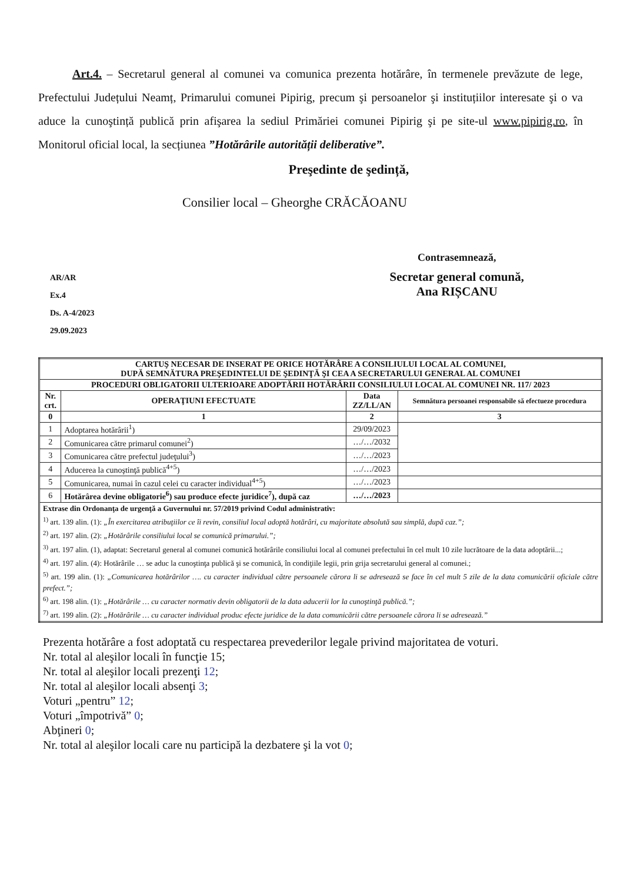Art.4. – Secretarul general al comunei va comunica prezenta hotărâre, în termenele prevăzute de lege, Prefectului Județului Neamț, Primarului comunei Pipirig, precum şi persoanelor şi instituțiilor interesate şi o va aduce la cunoştință publică prin afişarea la sediul Primăriei comunei Pipirig şi pe site-ul www.pipirig.ro, în Monitorul oficial local, la secțiunea ”Hotărârile autorității deliberative”.
Preşedinte de şedință,
Consilier local – Gheorghe CRĂCĂOANU
AR/AR
Ex.4
Ds. A-4/2023
29.09.2023
Contrasemnează,
Secretar general comună,
Ana RIȘCANU
| CARTUŞ NECESAR DE INSERAT PE ORICE HOTĂRÂRE A CONSILIULUI LOCAL AL COMUNEI, DUPĂ SEMNĂTURA PREŞEDINTELUI DE ŞEDINŢĂ ŞI CEA A SECRETARULUI GENERAL AL COMUNEI | | | |
| --- | --- | --- | --- |
| PROCEDURI OBLIGATORII ULTERIOARE ADOPTĂRII HOTĂRÂRII CONSILIULUI LOCAL AL COMUNEI NR. 117/ 2023 | | | |
| Nr. crt. | OPERAŢIUNI EFECTUATE | Data ZZ/LL/AN | Semnătura persoanei responsabile să efectueze procedura |
| 0 | 1 | 2 | 3 |
| 1 | Adoptarea hotărârii<sup>1</sup>) | 29/09/2023 | |
| 2 | Comunicarea către primarul comunei<sup>2</sup>) | …/…/2032 | |
| 3 | Comunicarea către prefectul judeţului<sup>3</sup>) | …/…/2023 | |
| 4 | Aducerea la cunoştinţă publică<sup>4+5</sup>) | …/…/2023 | |
| 5 | Comunicarea, numai în cazul celei cu caracter individual<sup>4+5</sup>) | …/…/2023 | |
| 6 | Hotărârea devine obligatorie<sup>6</sup>) sau produce efecte juridice<sup>7</sup>), după caz | …/…/2023 | |
| Extrase din Ordonanţa de urgenţă a Guvernului nr. 57/2019 privind Codul administrativ: <sup>1)</sup> art. 139 alin. (1): „În exercitarea atribuţiilor ce îi revin, consiliul local adoptă hotărâri, cu majoritate absolută sau simplă, după caz.”; <sup>2)</sup> art. 197 alin. (2): „Hotărârile consiliului local se comunică primarului.”; <sup>3)</sup> art. 197 alin. (1), adaptat: Secretarul general al comunei comunică hotărârile consiliului local al comunei prefectului în cel mult 10 zile lucrătoare de la data adoptării...; <sup>4)</sup> art. 197 alin. (4): Hotărârile … se aduc la cunoştinţa publică şi se comunică, în condiţiile legii, prin grija secretarului general al comunei.; <sup>5)</sup> art. 199 alin. (1): „Comunicarea hotărârilor …. cu caracter individual către persoanele cărora li se adresează se face în cel mult 5 zile de la data comunicării oficiale către prefect.”; <sup>6)</sup> art. 198 alin. (1): „Hotărârile … cu caracter normativ devin obligatorii de la data aducerii lor la cunoştinţă publică.”; <sup>7)</sup> art. 199 alin. (2): „Hotărârile … cu caracter individual produc efecte juridice de la data comunicării către persoanele cărora li se adresează.” | | | |
Prezenta hotărâre a fost adoptată cu respectarea prevederilor legale privind majoritatea de voturi.
Nr. total al aleşilor locali în funcţie 15;
Nr. total al aleşilor locali prezenţi 12;
Nr. total al aleşilor locali absenţi 3;
Voturi „pentru” 12;
Voturi „împotrivă” 0;
Abţineri 0;
Nr. total al aleşilor locali care nu participă la dezbatere şi la vot 0;